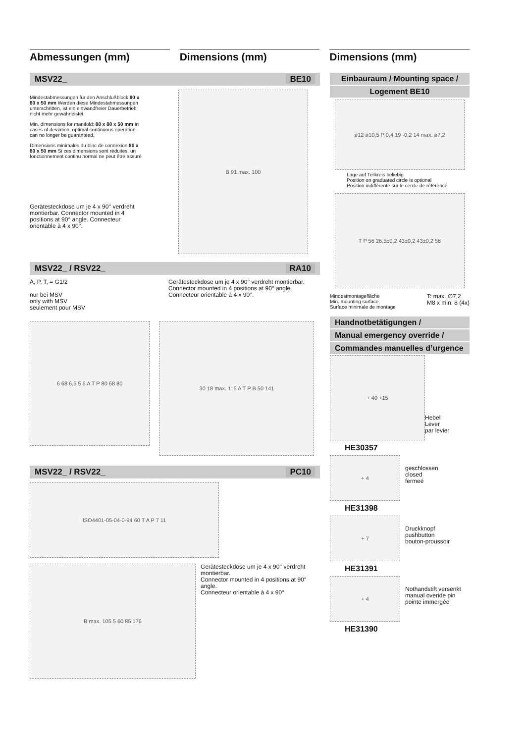Abmessungen (mm) Dimensions (mm) Dimensions (mm)
MSV22_ BE10
Mindestabmessungen für den Anschlußblock:80 x 80 x 50 mm Werden diese Mindestabmessungen unterschritten, ist ein einwandfreier Dauerbetrieb nicht mehr gewährleistet
Min. dimensions for manifold: 80 x 80 x 50 mm In cases of deviation, optimal continuous operation can no longer be guaranteed.
Dimensions minimales du bloc de connexion:80 x 80 x 50 mm Si ces dimensions sont réduites, un fonctionnement continu normal ne peut être assuré
Gerätesteckdose um je 4 x 90° verdreht montierbar. Connector mounted in 4 positions at 90° angle. Connecteur orientable à 4 x 90°.
B 91 max. 100
MSV22_ / RSV22_ RA10
A, P, T, = G1/2
nur bei MSV
only with MSV
seulement pour MSV
Gerätesteckdose um je 4 x 90° verdreht montierbar.
Connector mounted in 4 positions at 90° angle.
Connecteur orientable à 4 x 90°.
6 68 6,5 5 6 A T P 80 68 80
30 18 max. 115 A T P B 50 141
MSV22_ / RSV22_ PC10
ISO4401-05-04-0-94 60 T A P 7 11
B max. 105 5 60 85 176
Gerätesteckdose um je 4 x 90° verdreht montierbar.
Connector mounted in 4 positions at 90° angle.
Connecteur orientable à 4 x 90°.
Einbauraum / Mounting space /
Logement BE10
ø12 ø10,5 P 0,4 19 -0,2 14 max. ø7,2
Lage auf Teilkreis beliebig
Position on graduated circle is optional
Position indifférente sur le cercle de référence
T P 56 26,5±0,2 43±0,2 43±0,2 56
Mindestmontagefläche
Min. mounting surface
Surface minimale de montage T: max. ∅7,2
M8 x min. 8 (4x)
Handnotbetätigungen /
Manual emergency override /
Commandes manuelles d’urgence
+ 40 +15
Hebel
Lever
par levier
HE30357
+ 4
geschlossen
closed
fermeé
HE31398
+ 7
Druckknopf
pushbutton
bouton-proussoir
HE31391
+ 4
Nothandstift versenkt
manual overide pin
pointe immergée
HE31390